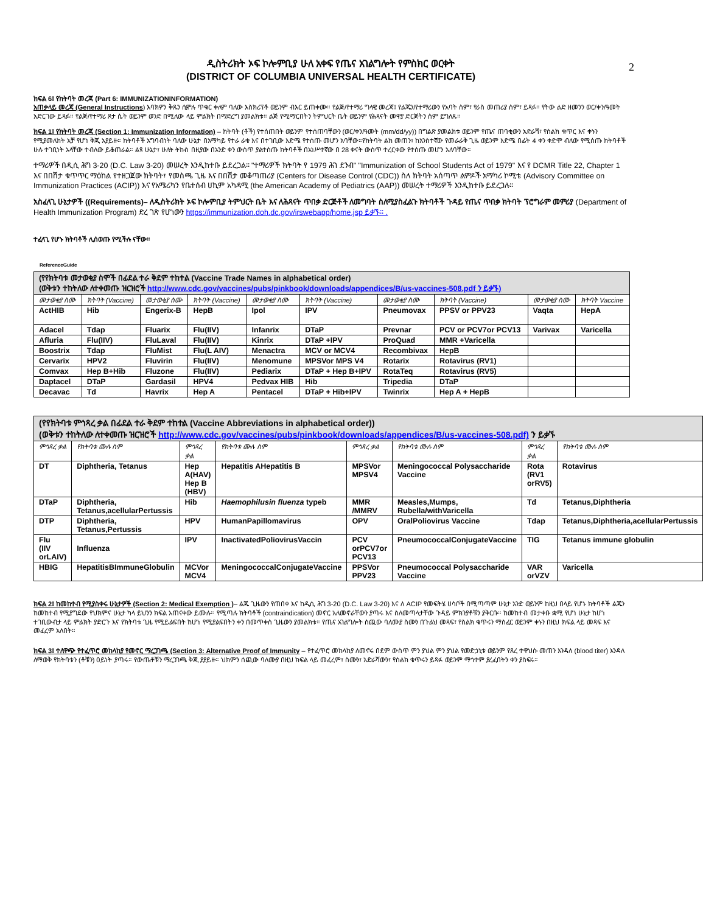2
ዲስትሪክት ኦፍ ኮሎምቢያ ሁለ አቀፍ የጤና አገልግሎት የምስክር ወርቀት
(DISTRICT OF COLUMBIA UNIVERSAL HEALTH CERTIFICATE)
ክፍል 6፤ የክትባት መረጃ (Part 6: IMMUNIZATIONINFORMATION)
አጠቃላይ መረጃ (General Instructions) እባክዎን ቅጹን ሲሞሉ ጥቁር ቀለም ባለው እስክሪፕቶ ወይንም ብእር ይጠቀሙ። የልጅ/የተማሪ ግላዊ መረጃ፤ የልጁን/የተማሪውን የአባት ስም፣ የራስ መጠሪያ ስም፣ ይጻፉ። የትው ልድ ዘመንን ወር/ቀን/ዓመት አድርገው ይጻፉ። የልጅ/የተማሪ ጾታ ሴት ወይንም ወንድ በሚለው ላይ ምልክት በማድረግ ያመልክቱ። ልጅ የሚማርበትን ትምህርት ቤት ወይንም የሕጻናት መዋያ ድርጅትን ስም ይግለጹ።
ክፍል 1፤ የክትባት መረጃ (Section 1: Immunization Information) – ክትባት (ቶች) የተሰጠበት ወይንም የተሰጠባቸውን (ወር/ቀን/ዓመት (mm/dd/yy)) በግልጽ ያመልክቱ ወይንም የጤና ጠባቂውን አድራሻ፣ የስልክ ቁጥር እና ቀኑን የሚያመለክት አቻ የሆነ ቅጂ አያይዙ። ክትባቶች አግባብነት ባለው ሁኔታ በአማካይ የተራ ራቁ እና በተገቢው እድሜ የተሰጡ መሆን አባቸው።የክትባት ልክ መጠን፣ ከአንስተኛው የመራራቅ ጊዜ ወይንም እድሜ በፊት 4 ቀን ቀድሞ ብለው የሚሰጡ ክትባቶች ሁሉ ተገቢነት አላቸው ተብለው ይቆጠራል። ልዩ ሁኔታ፣ ሁለት ትኩስ በዚያው በአንድ ቀን ውስጥ ያልተሰጡ ክትባቶች በአነሥተኛው በ 28 ቀናት ውስጥ ተረርቀው የተሰጡ መሆን አለባቸው።
ተማሪዎች በዲሲ ሕግ 3-20 (D.C. Law 3-20) መሠረት እንዲከተቡ ይደረጋል። "ተማሪዎች ክትባት የ 1979 ሕገ ደንብ" "Immunization of School Students Act of 1979" እና የ DCMR Title 22, Chapter 1 እና በበሽታ ቁጥጥር ማዕከል የተዘጋጀው ክትባት፣ የመስጫ ጊዜ እና በበሽታ መቆጣጠሪያ (Centers for Disease Control (CDC)) ስለ ክትባት አሰጣጥ ልምዶች አማካሪ ኮሚቴ (Advisory Committee on Immunization Practices (ACIP)) እና የአሜሪካን የቤተሰብ ሀኪም አካዳሚ (the American Academy of Pediatrics (AAP)) መሠረት ተማሪዎች እንዲከተቡ ይደረጋሉ።
አስፈላጊ ሁኔታዎች ((Requirements)– ለዲስትሪክት ኦፍ ኮሎምቢያ ትምህርት ቤት እና ለሕጻናት ጥበቃ ድርጅቶች ለመግባት ስለሚያስፈልጉ ክትባቶች ጉዳይ የጤና ጥበቃ ክትባት ፕሮግራም መምሪያ (Department of Health Immunization Program) ድረ ገጽ የሆነውን https://immunization.doh.dc.gov/irswebapp/home.jsp ይቃኙ። .
ተፈላጊ የሆኑ ክትባቶች ሊሰወጡ የሚችሉ ናቸው።
ReferenceGuide
| (የየክትባቱ መታወቂያ ስሞች በፊደል ተራ ቅደም ተከተል (Vaccine Trade Names in alphabetical order) (ወቅቱን ተከትለው ለተቀመጡ ዝርዝሮች http://www.cdc.gov/vaccines/pubs/pinkbook/downloads/appendices/B/us-vaccines-508.pdf ን ይቃኙ) | | | | | | | | | |
| መታወቂያ ስሙ | ክትባት (Vaccine) | መታወቂያ ስሙ | ክትባት (Vaccine) | መታወቂያ ስሙ | ክትባት (Vaccine) | መታወቂያ ስሙ | ክትባት (Vaccine) | መታወቂያ ስሙ | ክትባት Vaccine |
| ActHIB | Hib | Engerix-B | HepB | Ipol | IPV | Pneumovax | PPSV or PPV23 | Vaqta | HepA |
| Adacel | Tdap | Fluarix | Flu(IIV) | Infanrix | DTaP | Prevnar | PCV or PCV7or PCV13 | Varivax | Varicella |
| Afluria | Flu(IIV) | FluLaval | Flu(IIV) | Kinrix | DTaP +IPV | ProQuad | MMR +Varicella | | |
| Boostrix | Tdap | FluMist | Flu(L AIV) | Menactra | MCV or MCV4 | Recombivax | HepB | | |
| Cervarix | HPV2 | Fluvirin | Flu(IIV) | Menomune | MPSVor MPS V4 | Rotarix | Rotavirus (RV1) | | |
| Comvax | Hep B+Hib | Fluzone | Flu(IIV) | Pediarix | DTaP + Hep B+IPV | RotaTeq | Rotavirus (RV5) | | |
| Daptacel | DTaP | Gardasil | HPV4 | Pedvax HIB | Hib | Tripedia | DTaP | | |
| Decavac | Td | Havrix | Hep A | Pentacel | DTaP + Hib+IPV | Twinrix | Hep A + HepB | | |
| (የየክትባቱ ምኅጻረ ቃል በፊደል ተራ ቅደም ተከተል (Vaccine Abbreviations in alphabetical order)) (ወቅቱን ተከትለው ለተቀመጡ ዝርዝሮች http://www.cdc.gov/vaccines/pubs/pinkbook/downloads/appendices/B/us-vaccines-508.pdf) ን ይቃኙ | | | | | | | |
| ምኅጻረ ቃል | የክትባቱ ሙሉ ስም | ምኅጻረ ቃል | የክትባቱ ሙሉ ስም | ምኅጻረ ቃል | የክትባቱ ሙሉ ስም | ምኅጻረ ቃል | የክትባቱ ሙሉ ስም |
| DT | Diphtheria, Tetanus | Hep A(HAV) Hep B (HBV) | Hepatitis AHepatitis B | MPSVor MPSV4 | Meningococcal Polysaccharide Vaccine | Rota (RV1 orRV5) | Rotavirus |
| DTaP | Diphtheria, Tetanus,acellularPertussis | Hib | Haemophilusin fluenza typeb | MMR /MMRV | Measles,Mumps, Rubella/withVaricella | Td | Tetanus,Diphtheria |
| DTP | Diphtheria, Tetanus,Pertussis | HPV | HumanPapillomavirus | OPV | OralPoliovirus Vaccine | Tdap | Tetanus,Diphtheria,acellularPertussis |
| Flu (IIV orLAIV) | Influenza | IPV | InactivatedPoliovirusVaccin | PCV orPCV7or PCV13 | PneumococcalConjugateVaccine | TIG | Tetanus immune globulin |
| HBIG | HepatitisBImmuneGlobulin | MCVor MCV4 | MeningococcalConjugateVaccine | PPSVor PPV23 | Pneumococcal Polysaccharide Vaccine | VAR orVZV | Varicella |
ክፍል 2፤ ከመከተብ የሚያስቀሩ ሁኔታዎች (Section 2: Medical Exemption )– ልጁ ጊዜውን የጠበቀ እና ከዲሲ ሕግ 3-20 (D.C. Law 3-20) እና ለ ACIP የመፍትሄ ሀሳቦች በሚጣጣም ሁኔታ አንድ ወይንም ከዚህ በላይ የሆኑ ክትባቶች ልጁን ከመከተብ የሚያግደው የህክምና ሁኔታ ካላ ይህንን ክፍል አጠናቀው ይሙሉ። የሚጣሉ ክትባቶች (contraindication) መኖር አለመኖራቸውን ያጣሩ እና ስለመጣላታቸው ጉዳይ ምክንያቶቹን ያቅርቡ። ከመከተብ መታቀቡ ቋሚ የሆነ ሁኔታ ከሆነ ተገቢውብታ ላይ ምልክት ያድርጉ እና የክትባቱ ጊዜ የሚይልፍበት ከሆነ የሚያልፍበትን ቀን በመጥቀስ ጊዜውን ያመልክቱ። የጤና አገልግሎት ሰጪው ባለሙያ ስሙን በጉልህ መጻፍ፣ የስልክ ቁጥሩን ማስፈር ወይንም ቀኑን በዚህ ክፍል ላይ መጻፍ እና መፈረም አለበት።
ክፍል 3፤ ተለዋጭ የተፈጥሮ መከላከያ የመኖር ማረጋገጫ (Section 3: Alternative Proof of Immunity – የተፈጥሮ መከላከያ ለመኖሩ በደም ውስጥ ምን ያህል ምን ያህል የመድኃኒቱ ወይንም የጸረ ተዋህሱ መጠን እንዳለ (blood titer) እንዳለ ለማወቅ የክትባቱን (ቶቹን) ዐይነት ያጣሩ። የውጤቶቹን ማረጋገጫ ቅጂ ያያይዙ። ህክምን ሰጪው ባለሙያ በዚህ ክፍል ላይ መፈረም፣ ስሙን፣ አድራሻውን፣ የስልክ ቁጥሩን ይጻፉ ወይንም ማኅተም ያረፈበትን ቀን ያስፍሩ።